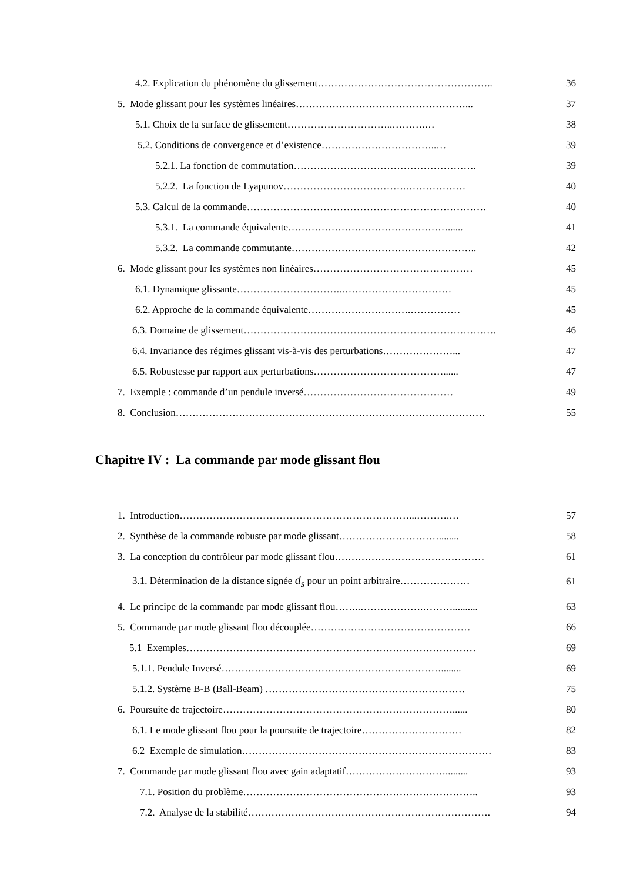4.2. Explication du phénomène du glissement…………………………………………….. 36
5. Mode glissant pour les systèmes linéaires……………………………………………... 37
5.1. Choix de la surface de glissement…………………………..……….… 38
5.2. Conditions de convergence et d’existence……………………………..… 39
5.2.1. La fonction de commutation………………………………………………. 39
5.2.2. La fonction de Lyapunov……………………………….……………… 40
5.3. Calcul de la commande……………………………………………………………… 40
5.3.1. La commande équivalente…………………………………………...... 41
5.3.2. La commande commutante……………………………………………….. 42
6. Mode glissant pour les systèmes non linéaires………………………………………… 45
6.1. Dynamique glissante…………………………..…………………………… 45
6.2. Approche de la commande équivalente………………………….…………… 45
6.3. Domaine de glissement…………………………………………………………………. 46
6.4. Invariance des régimes glissant vis-à-vis des perturbations…………………... 47
6.5. Robustesse par rapport aux perturbations…………………………………...... 47
7. Exemple : commande d’un pendule inversé……………………………………… 49
8. Conclusion………………………………………………………………………………… 55
Chapitre IV : La commande par mode glissant flou
1. Introduction……………………………………………………………...……….… 57
2. Synthèse de la commande robuste par mode glissant…………………………........ 58
3. La conception du contrôleur par mode glissant flou……………………………………… 61
3.1. Détermination de la distance signée d<sub>s</sub> pour un point arbitraire………………… 61
4. Le principe de la commande par mode glissant flou……..……………….……….......... 63
5. Commande par mode glissant flou découplée………………………………………… 66
5.1 Exemples…………………………………………………………………………… 69
5.1.1. Pendule Inversé…………………………………………………………........ 69
5.1.2. Système B-B (Ball-Beam) …………………………………………………… 75
6. Poursuite de trajectoire……………………………………………………………...... 80
6.1. Le mode glissant flou pour la poursuite de trajectoire………………………… 82
6.2 Exemple de simulation………………………………………………………………… 83
7. Commande par mode glissant flou avec gain adaptatif…………………………......... 93
7.1. Position du problème…………………………………………………………….. 93
7.2. Analyse de la stabilité………………………………………………………………. 94